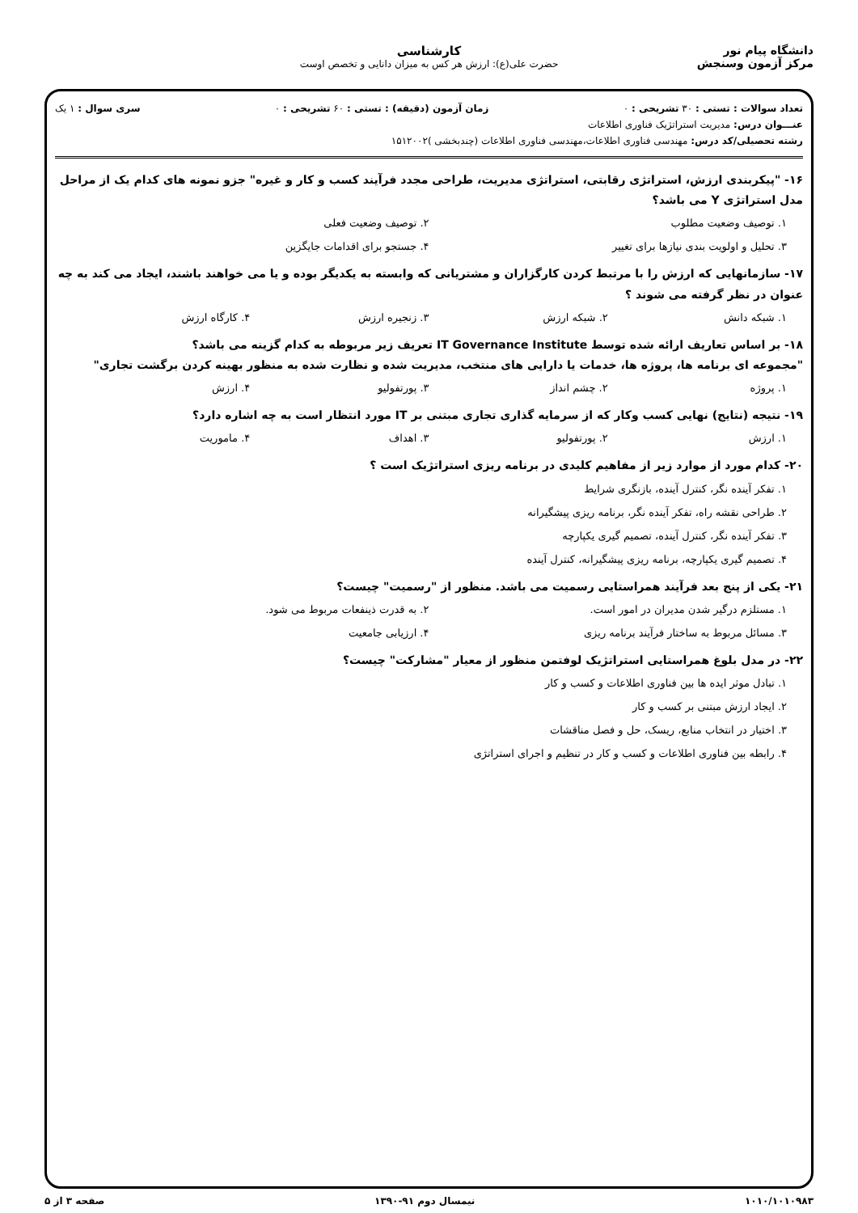دانشگاه پیام نور
مرکز آزمون وسنجش
کارشناسی
حضرت علی(ع): ارزش هر کس به میزان دانایی و تخصص اوست
تعداد سوالات : تستی : ۳۰ تشریحی : ۰ زمان آزمون (دقیقه) : تستی : ۶۰ تشریحی : ۰ سری سوال : ۱ یک
عنـــوان درس: مدیریت استراتژیک فناوری اطلاعات
رشته تحصیلی/کد درس: مهندسی فناوری اطلاعات،مهندسی فناوری اطلاعات (چندبخشی )۱۵۱۲۰۰۲
۱۶- "پیکربندی ارزش، استراتژی رقابتی، استراتژی مدیریت، طراحی مجدد فرآیند کسب و کار و غیره" جزو نمونه های کدام یک از مراحل مدل استراتژی Y می باشد؟
۱. توصیف وضعیت مطلوب ۲. توصیف وضعیت فعلی ۳. تحلیل و اولویت بندی نیازها برای تغییر ۴. جستجو برای اقدامات جایگزین
۱۷- سازمانهایی که ارزش را با مرتبط کردن کارگزاران و مشتریانی که وابسته به یکدیگر بوده و یا می خواهند باشند، ایجاد می کند به چه عنوان در نظر گرفته می شوند ؟
۱. شبکه دانش ۲. شبکه ارزش ۳. زنجیره ارزش ۴. کارگاه ارزش
۱۸- بر اساس تعاریف ارائه شده توسط IT Governance Institute تعریف زیر مربوطه به کدام گزینه می باشد؟
"مجموعه ای برنامه ها، پروژه ها، خدمات یا دارایی های منتخب، مدیریت شده و نظارت شده به منظور بهینه کردن برگشت تجاری"
۱. پروژه ۲. چشم انداز ۳. پورتفولیو ۴. ارزش
۱۹- نتیجه (نتایج) نهایی کسب وکار که از سرمایه گذاری تجاری مبتنی بر IT مورد انتظار است به چه اشاره دارد؟
۱. ارزش ۲. پورتفولیو ۳. اهداف ۴. ماموریت
۲۰- کدام مورد از موارد زیر از مفاهیم کلیدی در برنامه ریزی استراتژیک است ؟
۱. تفکر آینده نگر، کنترل آینده، بازنگری شرایط
۲. طراحی نقشه راه، تفکر آینده نگر، برنامه ریزی پیشگیرانه
۳. تفکر آینده نگر، کنترل آینده، تصمیم گیری یکپارچه
۴. تصمیم گیری یکپارچه، برنامه ریزی پیشگیرانه، کنترل آینده
۲۱- یکی از پنج بعد فرآیند همراستایی رسمیت می باشد. منظور از "رسمیت" چیست؟
۱. مستلزم درگیر شدن مدیران در امور است. ۲. به قدرت ذینفعات مربوط می شود. ۳. مسائل مربوط به ساختار فرآیند برنامه ریزی ۴. ارزیابی جامعیت
۲۲- در مدل بلوغ همراستایی استراتژیک لوفتمن منظور از معیار "مشارکت" چیست؟
۱. تبادل موثر ایده ها بین فناوری اطلاعات و کسب و کار
۲. ایجاد ارزش مبتنی بر کسب و کار
۳. اختیار در انتخاب منابع، ریسک، حل و فصل مناقشات
۴. رابطه بین فناوری اطلاعات و کسب و کار در تنظیم و اجرای استراتژی
۱۰۱۰/۱۰۱۰۹۸۳ نیمسال دوم ۹۱-۱۳۹۰ صفحه ۳ از ۵